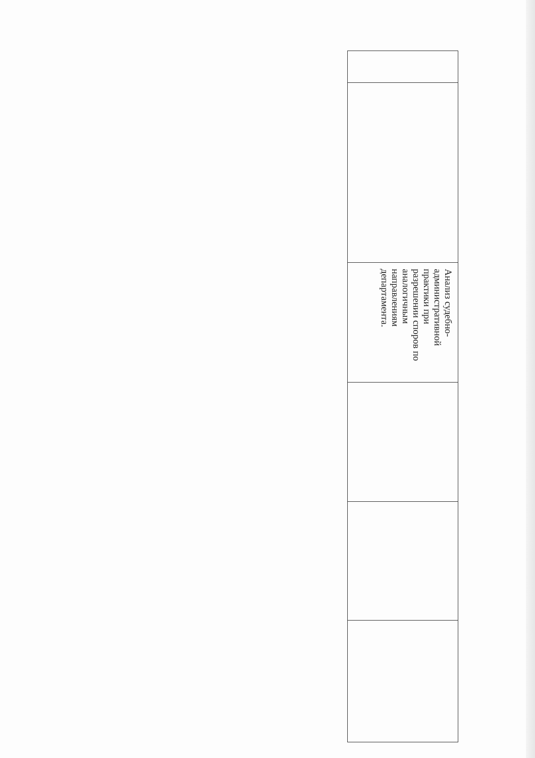| Анализ судебно- административной практики при разрешении споров по аналогичным направлениям департамента. |